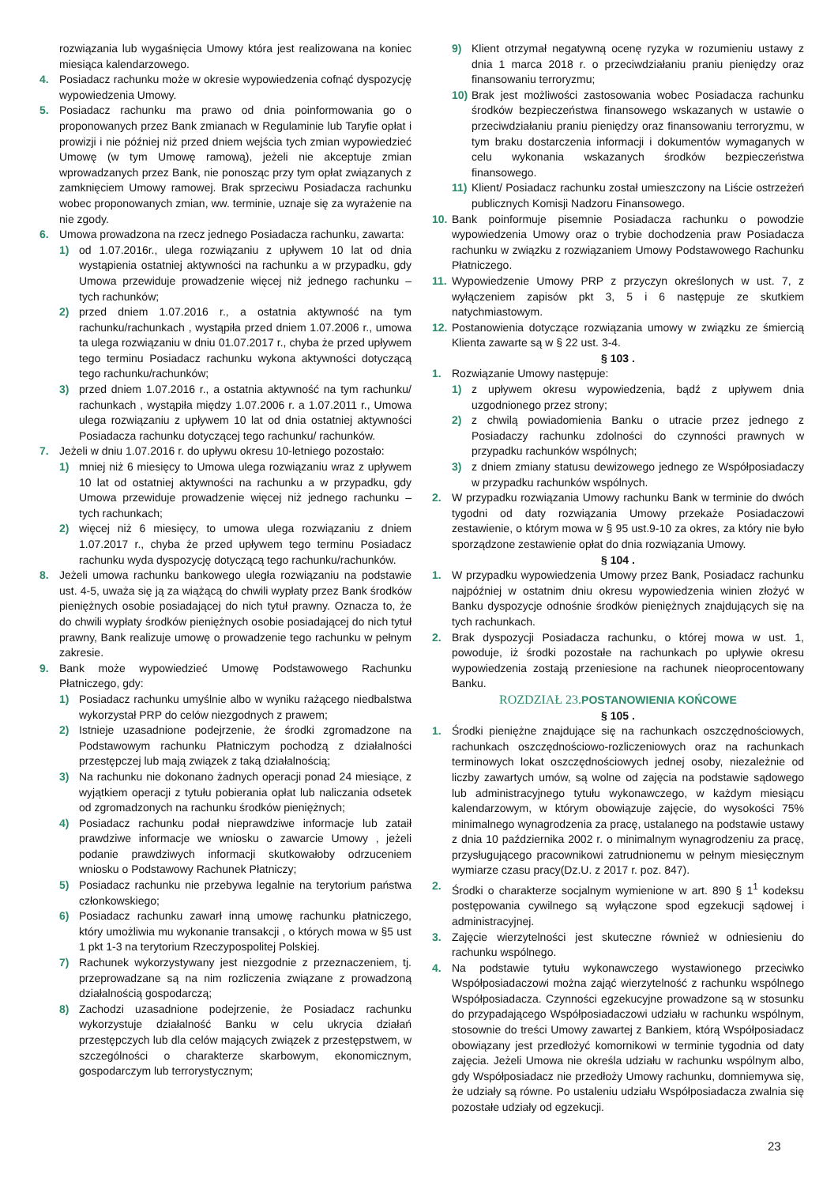rozwiązania lub wygaśnięcia Umowy która jest realizowana na koniec miesiąca kalendarzowego.
4. Posiadacz rachunku może w okresie wypowiedzenia cofnąć dyspozycję wypowiedzenia Umowy.
5. Posiadacz rachunku ma prawo od dnia poinformowania go o proponowanych przez Bank zmianach w Regulaminie lub Taryfie opłat i prowizji i nie później niż przed dniem wejścia tych zmian wypowiedzieć Umowę (w tym Umowę ramową), jeżeli nie akceptuje zmian wprowadzanych przez Bank, nie ponosząc przy tym opłat związanych z zamknięciem Umowy ramowej. Brak sprzeciwu Posiadacza rachunku wobec proponowanych zmian, ww. terminie, uznaje się za wyrażenie na nie zgody.
6. Umowa prowadzona na rzecz jednego Posiadacza rachunku, zawarta:
1) od 1.07.2016r., ulega rozwiązaniu z upływem 10 lat od dnia wystąpienia ostatniej aktywności na rachunku a w przypadku, gdy Umowa przewiduje prowadzenie więcej niż jednego rachunku – tych rachunków;
2) przed dniem 1.07.2016 r., a ostatnia aktywność na tym rachunku/rachunkach , wystąpiła przed dniem 1.07.2006 r., umowa ta ulega rozwiązaniu w dniu 01.07.2017 r., chyba że przed upływem tego terminu Posiadacz rachunku wykona aktywności dotyczącą tego rachunku/rachunków;
3) przed dniem 1.07.2016 r., a ostatnia aktywność na tym rachunku/ rachunkach , wystąpiła między 1.07.2006 r. a 1.07.2011 r., Umowa ulega rozwiązaniu z upływem 10 lat od dnia ostatniej aktywności Posiadacza rachunku dotyczącej tego rachunku/ rachunków.
7. Jeżeli w dniu 1.07.2016 r. do upływu okresu 10-letniego pozostało:
1) mniej niż 6 miesięcy to Umowa ulega rozwiązaniu wraz z upływem 10 lat od ostatniej aktywności na rachunku a w przypadku, gdy Umowa przewiduje prowadzenie więcej niż jednego rachunku – tych rachunkach;
2) więcej niż 6 miesięcy, to umowa ulega rozwiązaniu z dniem 1.07.2017 r., chyba że przed upływem tego terminu Posiadacz rachunku wyda dyspozycję dotyczącą tego rachunku/rachunków.
8. Jeżeli umowa rachunku bankowego uległa rozwiązaniu na podstawie ust. 4-5, uważa się ją za wiążącą do chwili wypłaty przez Bank środków pieniężnych osobie posiadającej do nich tytuł prawny. Oznacza to, że do chwili wypłaty środków pieniężnych osobie posiadającej do nich tytuł prawny, Bank realizuje umowę o prowadzenie tego rachunku w pełnym zakresie.
9. Bank może wypowiedzieć Umowę Podstawowego Rachunku Płatniczego, gdy:
1) Posiadacz rachunku umyślnie albo w wyniku rażącego niedbalstwa wykorzystał PRP do celów niezgodnych z prawem;
2) Istnieje uzasadnione podejrzenie, że środki zgromadzone na Podstawowym rachunku Płatniczym pochodzą z działalności przestępczej lub mają związek z taką działalnością;
3) Na rachunku nie dokonano żadnych operacji ponad 24 miesiące, z wyjątkiem operacji z tytułu pobierania opłat lub naliczania odsetek od zgromadzonych na rachunku środków pieniężnych;
4) Posiadacz rachunku podał nieprawdziwe informacje lub zataił prawdziwe informacje we wniosku o zawarcie Umowy , jeżeli podanie prawdziwych informacji skutkowałoby odrzuceniem wniosku o Podstawowy Rachunek Płatniczy;
5) Posiadacz rachunku nie przebywa legalnie na terytorium państwa członkowskiego;
6) Posiadacz rachunku zawarł inną umowę rachunku płatniczego, który umożliwia mu wykonanie transakcji , o których mowa w §5 ust 1 pkt 1-3 na terytorium Rzeczypospolitej Polskiej.
7) Rachunek wykorzystywany jest niezgodnie z przeznaczeniem, tj. przeprowadzane są na nim rozliczenia związane z prowadzoną działalnością gospodarczą;
8) Zachodzi uzasadnione podejrzenie, że Posiadacz rachunku wykorzystuje działalność Banku w celu ukrycia działań przestępczych lub dla celów mających związek z przestępstwem, w szczególności o charakterze skarbowym, ekonomicznym, gospodarczym lub terrorystycznym;
9) Klient otrzymał negatywną ocenę ryzyka w rozumieniu ustawy z dnia 1 marca 2018 r. o przeciwdziałaniu praniu pieniędzy oraz finansowaniu terroryzmu;
10)
Brak jest możliwości zastosowania wobec Posiadacza rachunku środków bezpieczeństwa finansowego wskazanych w ustawie o przeciwdziałaniu praniu pieniędzy oraz finansowaniu terroryzmu, w tym braku dostarczenia informacji i dokumentów wymaganych w celu wykonania wskazanych środków bezpieczeństwa finansowego.
11)
Klient/ Posiadacz rachunku został umieszczony na Liście ostrzeżeń publicznych Komisji Nadzoru Finansowego.
10.
Bank poinformuje pisemnie Posiadacza rachunku o powodzie wypowiedzenia Umowy oraz o trybie dochodzenia praw Posiadacza rachunku w związku z rozwiązaniem Umowy Podstawowego Rachunku Płatniczego.
11.
Wypowiedzenie Umowy PRP z przyczyn określonych w ust. 7, z wyłączeniem zapisów pkt 3, 5 i 6 następuje ze skutkiem natychmiastowym.
12.
Postanowienia dotyczące rozwiązania umowy w związku ze śmiercią Klienta zawarte są w § 22 ust. 3-4.
§ 103 .
1. Rozwiązanie Umowy następuje:
1) z upływem okresu wypowiedzenia, bądź z upływem dnia uzgodnionego przez strony;
2) z chwilą powiadomienia Banku o utracie przez jednego z Posiadaczy rachunku zdolności do czynności prawnych w przypadku rachunków wspólnych;
3) z dniem zmiany statusu dewizowego jednego ze Współposiadaczy w przypadku rachunków wspólnych.
2. W przypadku rozwiązania Umowy rachunku Bank w terminie do dwóch tygodni od daty rozwiązania Umowy przekaże Posiadaczowi zestawienie, o którym mowa w § 95 ust.9-10 za okres, za który nie było sporządzone zestawienie opłat do dnia rozwiązania Umowy.
§ 104 .
1. W przypadku wypowiedzenia Umowy przez Bank, Posiadacz rachunku najpóźniej w ostatnim dniu okresu wypowiedzenia winien złożyć w Banku dyspozycje odnośnie środków pieniężnych znajdujących się na tych rachunkach.
2. Brak dyspozycji Posiadacza rachunku, o której mowa w ust. 1, powoduje, iż środki pozostałe na rachunkach po upływie okresu wypowiedzenia zostają przeniesione na rachunek nieoprocentowany Banku.
ROZDZIAŁ 23. POSTANOWIENIA KOŃCOWE
§ 105 .
1. Środki pieniężne znajdujące się na rachunkach oszczędnościowych, rachunkach oszczędnościowo-rozliczeniowych oraz na rachunkach terminowych lokat oszczędnościowych jednej osoby, niezależnie od liczby zawartych umów, są wolne od zajęcia na podstawie sądowego lub administracyjnego tytułu wykonawczego, w każdym miesiącu kalendarzowym, w którym obowiązuje zajęcie, do wysokości 75% minimalnego wynagrodzenia za pracę, ustalanego na podstawie ustawy z dnia 10 października 2002 r. o minimalnym wynagrodzeniu za pracę, przysługującego pracownikowi zatrudnionemu w pełnym miesięcznym wymiarze czasu pracy(Dz.U. z 2017 r. poz. 847).
2. Środki o charakterze socjalnym wymienione w art. 890 § 1<sup>1</sup> kodeksu postępowania cywilnego są wyłączone spod egzekucji sądowej i administracyjnej.
3. Zajęcie wierzytelności jest skuteczne również w odniesieniu do rachunku wspólnego.
4. Na podstawie tytułu wykonawczego wystawionego przeciwko Współposiadaczowi można zająć wierzytelność z rachunku wspólnego Współposiadacza. Czynności egzekucyjne prowadzone są w stosunku do przypadającego Współposiadaczowi udziału w rachunku wspólnym, stosownie do treści Umowy zawartej z Bankiem, którą Współposiadacz obowiązany jest przedłożyć komornikowi w terminie tygodnia od daty zajęcia. Jeżeli Umowa nie określa udziału w rachunku wspólnym albo, gdy Współposiadacz nie przedłoży Umowy rachunku, domniemywa się, że udziały są równe. Po ustaleniu udziału Współposiadacza zwalnia się pozostałe udziały od egzekucji.
23